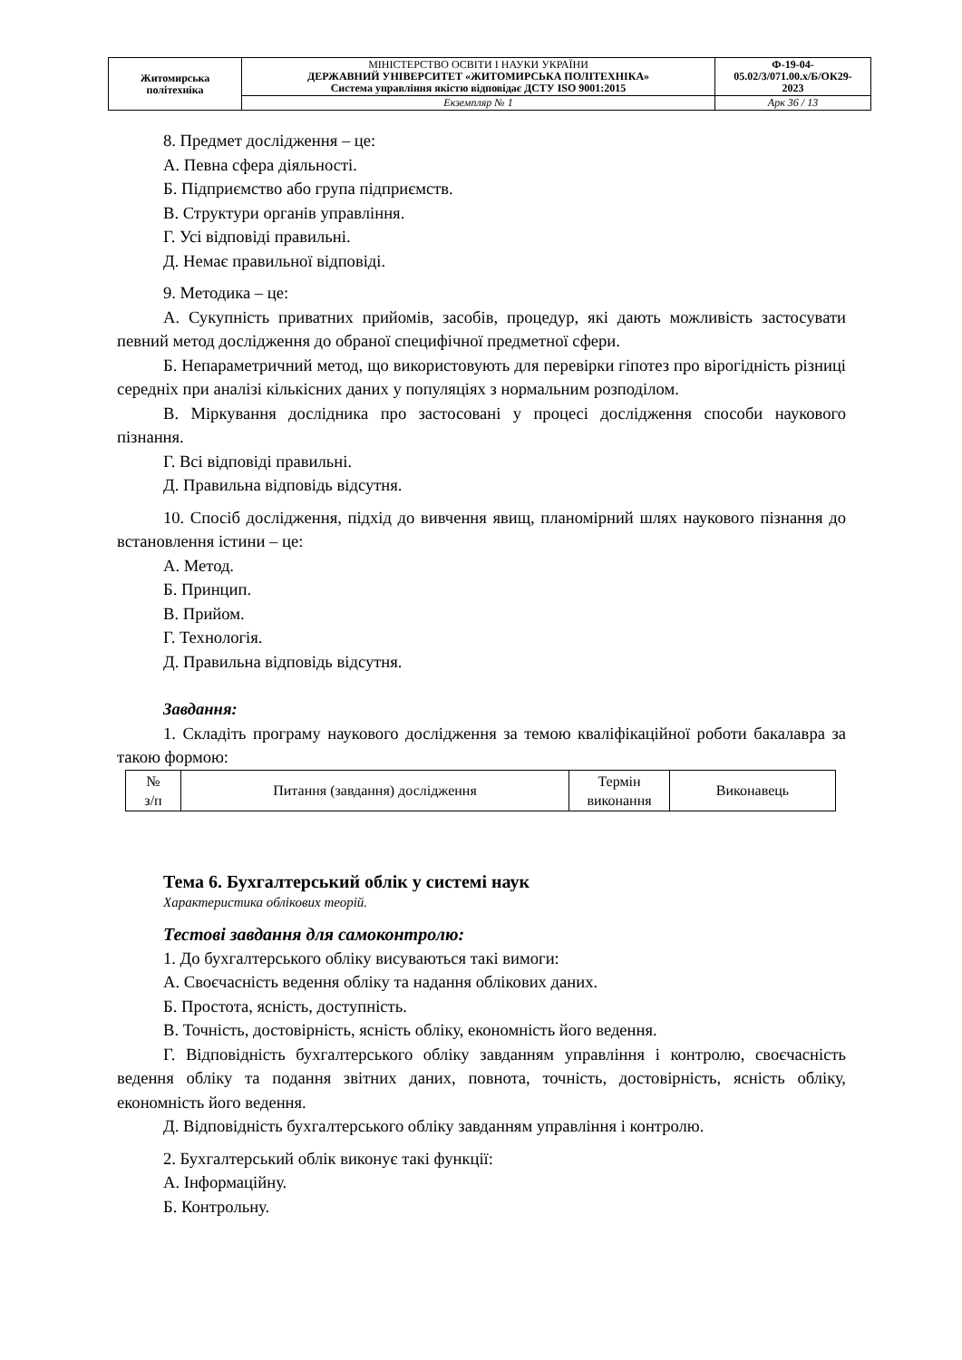| Житомирська політехніка | МІНІСТЕРСТВО ОСВІТИ І НАУКИ УКРАЇНИ ДЕРЖАВНИЙ УНІВЕРСИТЕТ «ЖИТОМИРСЬКА ПОЛІТЕХНІКА» Система управління якістю відповідає ДСТУ ISO 9001:2015 | Ф-19-04- 05.02/3/071.00.х/Б/ОК29- 2023 |
| | Екземпляр № 1 | Арк 36 / 13 |
8. Предмет дослідження – це:
А. Певна сфера діяльності.
Б. Підприємство або група підприємств.
В. Структури органів управління.
Г. Усі відповіді правильні.
Д. Немає правильної відповіді.
9. Методика – це:
А. Сукупність приватних прийомів, засобів, процедур, які дають можливість застосувати певний метод дослідження до обраної специфічної предметної сфери.
Б. Непараметричний метод, що використовують для перевірки гіпотез про вірогідність різниці середніх при аналізі кількісних даних у популяціях з нормальним розподілом.
В. Міркування дослідника про застосовані у процесі дослідження способи наукового пізнання.
Г. Всі відповіді правильні.
Д. Правильна відповідь відсутня.
10. Спосіб дослідження, підхід до вивчення явищ, планомірний шлях наукового пізнання до встановлення істини – це:
А. Метод.
Б. Принцип.
В. Прийом.
Г. Технологія.
Д. Правильна відповідь відсутня.
Завдання:
1. Складіть програму наукового дослідження за темою кваліфікаційної роботи бакалавра за такою формою:
| № з/п | Питання (завдання) дослідження | Термін виконання | Виконавець |
Тема 6. Бухгалтерський облік у системі наук
Характеристика облікових теорій.
Тестові завдання для самоконтролю:
1. До бухгалтерського обліку висуваються такі вимоги:
А. Своєчасність ведення обліку та надання облікових даних.
Б. Простота, ясність, доступність.
В. Точність, достовірність, ясність обліку, економність його ведення.
Г. Відповідність бухгалтерського обліку завданням управління і контролю, своєчасність ведення обліку та подання звітних даних, повнота, точність, достовірність, ясність обліку, економність його ведення.
Д. Відповідність бухгалтерського обліку завданням управління і контролю.
2. Бухгалтерський облік виконує такі функції:
А. Інформаційну.
Б. Контрольну.